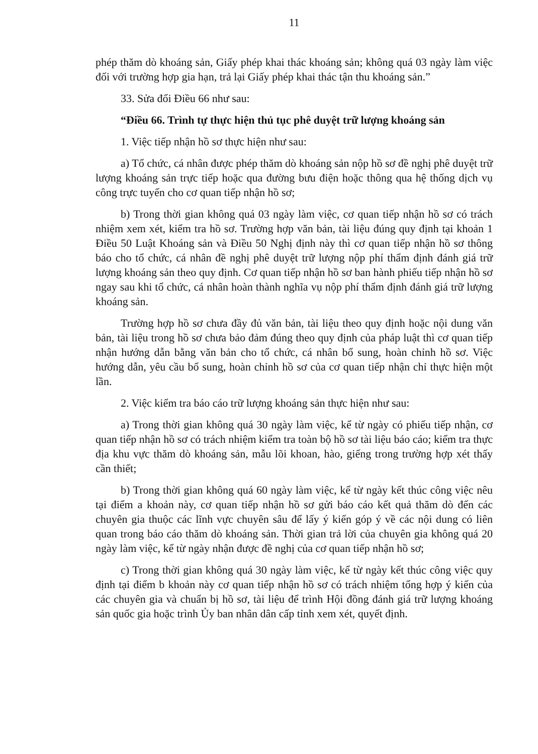11
phép thăm dò khoáng sản, Giấy phép khai thác khoáng sản; không quá 03 ngày làm việc đối với trường hợp gia hạn, trả lại Giấy phép khai thác tận thu khoáng sản.”
33. Sửa đổi Điều 66 như sau:
“Điều 66. Trình tự thực hiện thủ tục phê duyệt trữ lượng khoáng sản
1. Việc tiếp nhận hồ sơ thực hiện như sau:
a) Tổ chức, cá nhân được phép thăm dò khoáng sản nộp hồ sơ đề nghị phê duyệt trữ lượng khoáng sản trực tiếp hoặc qua đường bưu điện hoặc thông qua hệ thống dịch vụ công trực tuyến cho cơ quan tiếp nhận hồ sơ;
b) Trong thời gian không quá 03 ngày làm việc, cơ quan tiếp nhận hồ sơ có trách nhiệm xem xét, kiểm tra hồ sơ. Trường hợp văn bản, tài liệu đúng quy định tại khoản 1 Điều 50 Luật Khoáng sản và Điều 50 Nghị định này thì cơ quan tiếp nhận hồ sơ thông báo cho tổ chức, cá nhân đề nghị phê duyệt trữ lượng nộp phí thẩm định đánh giá trữ lượng khoáng sản theo quy định. Cơ quan tiếp nhận hồ sơ ban hành phiếu tiếp nhận hồ sơ ngay sau khi tổ chức, cá nhân hoàn thành nghĩa vụ nộp phí thẩm định đánh giá trữ lượng khoáng sản.
Trường hợp hồ sơ chưa đầy đủ văn bản, tài liệu theo quy định hoặc nội dung văn bản, tài liệu trong hồ sơ chưa bảo đảm đúng theo quy định của pháp luật thì cơ quan tiếp nhận hướng dẫn bằng văn bản cho tổ chức, cá nhân bổ sung, hoàn chỉnh hồ sơ. Việc hướng dẫn, yêu cầu bổ sung, hoàn chỉnh hồ sơ của cơ quan tiếp nhận chỉ thực hiện một lần.
2. Việc kiểm tra báo cáo trữ lượng khoáng sản thực hiện như sau:
a) Trong thời gian không quá 30 ngày làm việc, kể từ ngày có phiếu tiếp nhận, cơ quan tiếp nhận hồ sơ có trách nhiệm kiểm tra toàn bộ hồ sơ tài liệu báo cáo; kiểm tra thực địa khu vực thăm dò khoáng sản, mẫu lõi khoan, hào, giếng trong trường hợp xét thấy cần thiết;
b) Trong thời gian không quá 60 ngày làm việc, kể từ ngày kết thúc công việc nêu tại điểm a khoản này, cơ quan tiếp nhận hồ sơ gửi báo cáo kết quả thăm dò đến các chuyên gia thuộc các lĩnh vực chuyên sâu để lấy ý kiến góp ý về các nội dung có liên quan trong báo cáo thăm dò khoáng sản. Thời gian trả lời của chuyên gia không quá 20 ngày làm việc, kể từ ngày nhận được đề nghị của cơ quan tiếp nhận hồ sơ;
c) Trong thời gian không quá 30 ngày làm việc, kể từ ngày kết thúc công việc quy định tại điểm b khoản này cơ quan tiếp nhận hồ sơ có trách nhiệm tổng hợp ý kiến của các chuyên gia và chuẩn bị hồ sơ, tài liệu để trình Hội đồng đánh giá trữ lượng khoáng sản quốc gia hoặc trình Ủy ban nhân dân cấp tỉnh xem xét, quyết định.